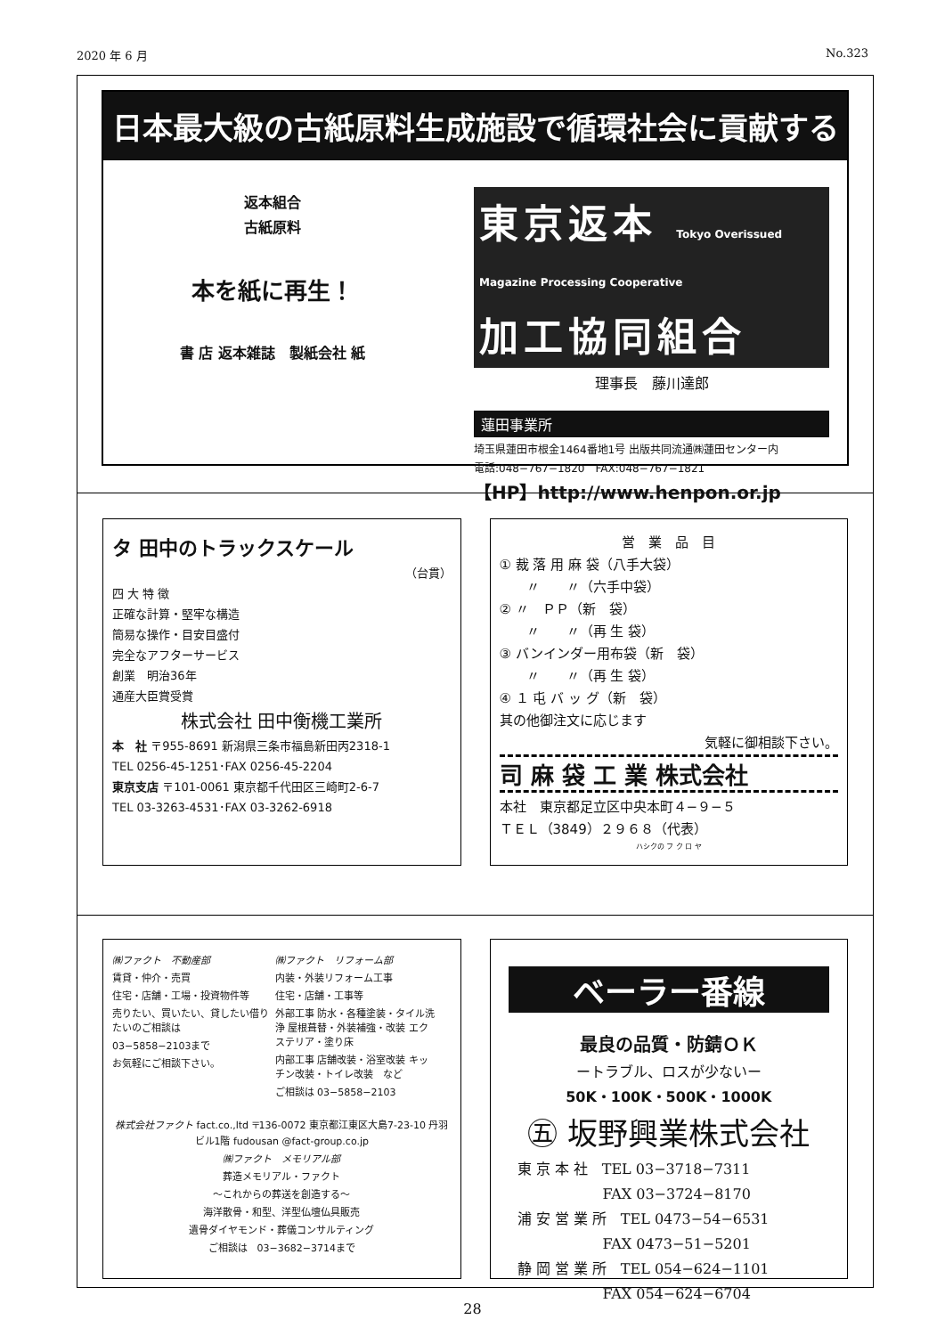2020 年 6 月 No.323
日本最大級の古紙原料生成施設で循環社会に貢献する
返本組合
古紙原料
本を紙に再生！
書 店 返本雑誌　製紙会社 紙
東京返本 Tokyo Overissued Magazine Processing Cooperative
加工協同組合
理事長　藤川達郎
蓮田事業所
埼玉県蓮田市根金1464番地1号 出版共同流通㈱蓮田センター内
電話:048−767−1820　FAX:048−767−1821
【HP】http://www.henpon.or.jp
タ 田中のトラックスケール
（台貫）
四 大 特 徴
正確な計算・堅牢な構造
簡易な操作・目安目盛付
完全なアフターサービス
創業　明治36年
通産大臣賞受賞
株式会社 田中衡機工業所
本　社 〒955-8691 新潟県三条市福島新田丙2318-1
TEL 0256-45-1251･FAX 0256-45-2204
東京支店 〒101-0061 東京都千代田区三崎町2-6-7
TEL 03-3263-4531･FAX 03-3262-6918
営　業　品　目
① 裁 落 用 麻 袋（八手大袋）
　　〃　　〃（六手中袋）
② 〃　ＰＰ（新　袋）
　　〃　　〃（再 生 袋）
③ バンインダー用布袋（新　袋）
　　〃　　〃（再 生 袋）
④ １ 屯 バ ッ グ（新　袋）
其の他御注文に応じます
気軽に御相談下さい。
司 麻 袋 工 業 株式会社
本社　東京都足立区中央本町４−９−５
ＴＥＬ（3849）２９６８（代表）
ハシクの フ ク ロ ヤ
㈱ファクト　不動産部
賃貸・仲介・売買
住宅・店舗・工場・投資物件等
売りたい、買いたい、貸したい借りたいのご相談は
03−5858−2103まで
お気軽にご相談下さい。
㈱ファクト　リフォーム部
内装・外装リフォーム工事
住宅・店舗・工事等
外部工事 防水・各種塗装・タイル洗浄 屋根葺替・外装補強・改装 エクステリア・塗り床
内部工事 店舗改装・浴室改装 キッチン改装・トイレ改装　など
ご相談は 03−5858−2103
株式会社ファクト fact.co.,ltd 〒136-0072 東京都江東区大島7-23-10 丹羽ビル1階 fudousan @fact-group.co.jp
㈱ファクト　メモリアル部
葬造メモリアル・ファクト
〜これからの葬送を創造する〜
海洋散骨・和型、洋型仏壇仏具販売
遺骨ダイヤモンド・葬儀コンサルティング
ご相談は　03−3682−3714まで
ベーラー番線
最良の品質・防錆ＯＫ
ートラブル、ロスが少ないー
50K・100K・500K・1000K
㊄ 坂野興業株式会社
東 京 本 社　TEL 03−3718−7311
　　　　　　FAX 03−3724−8170
浦 安 営 業 所　TEL 0473−54−6531
　　　　　　FAX 0473−51−5201
静 岡 営 業 所　TEL 054−624−1101
　　　　　　FAX 054−624−6704
28